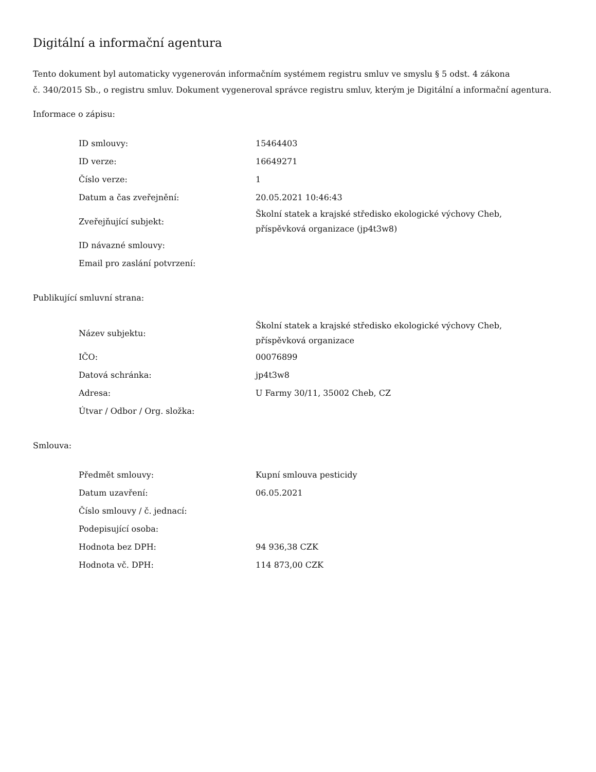Digitální a informační agentura
Tento dokument byl automaticky vygenerován informačním systémem registru smluv ve smyslu § 5 odst. 4 zákona
č. 340/2015 Sb., o registru smluv. Dokument vygeneroval správce registru smluv, kterým je Digitální a informační agentura.
Informace o zápisu:
| ID smlouvy: | 15464403 |
| ID verze: | 16649271 |
| Číslo verze: | 1 |
| Datum a čas zveřejnění: | 20.05.2021 10:46:43 |
| Zveřejňující subjekt: | Školní statek a krajské středisko ekologické výchovy Cheb, příspěvková organizace (jp4t3w8) |
| ID návazné smlouvy: | |
| Email pro zaslání potvrzení: | |
Publikující smluvní strana:
| Název subjektu: | Školní statek a krajské středisko ekologické výchovy Cheb, příspěvková organizace |
| IČO: | 00076899 |
| Datová schránka: | jp4t3w8 |
| Adresa: | U Farmy 30/11, 35002 Cheb, CZ |
| Útvar / Odbor / Org. složka: | |
Smlouva:
| Předmět smlouvy: | Kupní smlouva pesticidy |
| Datum uzavření: | 06.05.2021 |
| Číslo smlouvy / č. jednací: | |
| Podepisující osoba: | |
| Hodnota bez DPH: | 94 936,38 CZK |
| Hodnota vč. DPH: | 114 873,00 CZK |